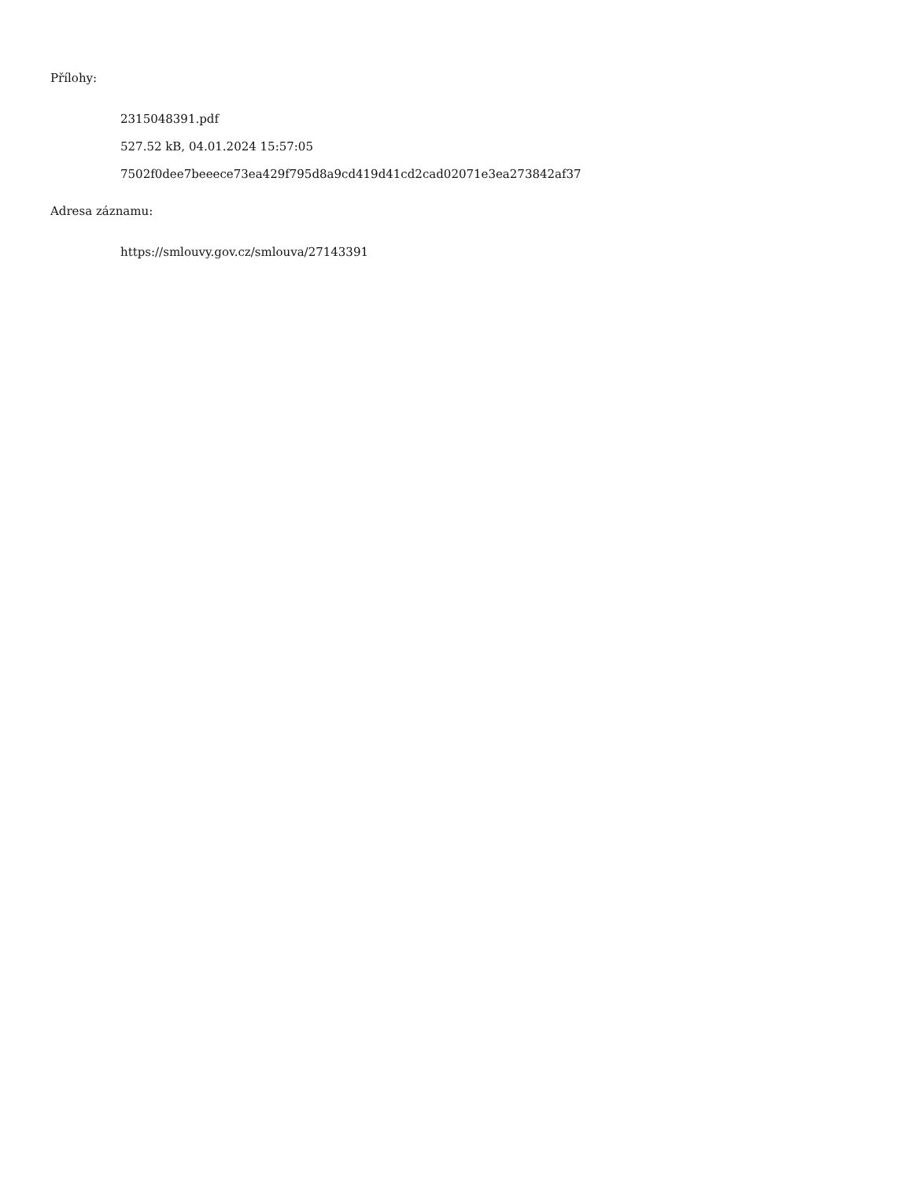Přílohy:
2315048391.pdf
527.52 kB, 04.01.2024 15:57:05
7502f0dee7beeece73ea429f795d8a9cd419d41cd2cad02071e3ea273842af37
Adresa záznamu:
https://smlouvy.gov.cz/smlouva/27143391